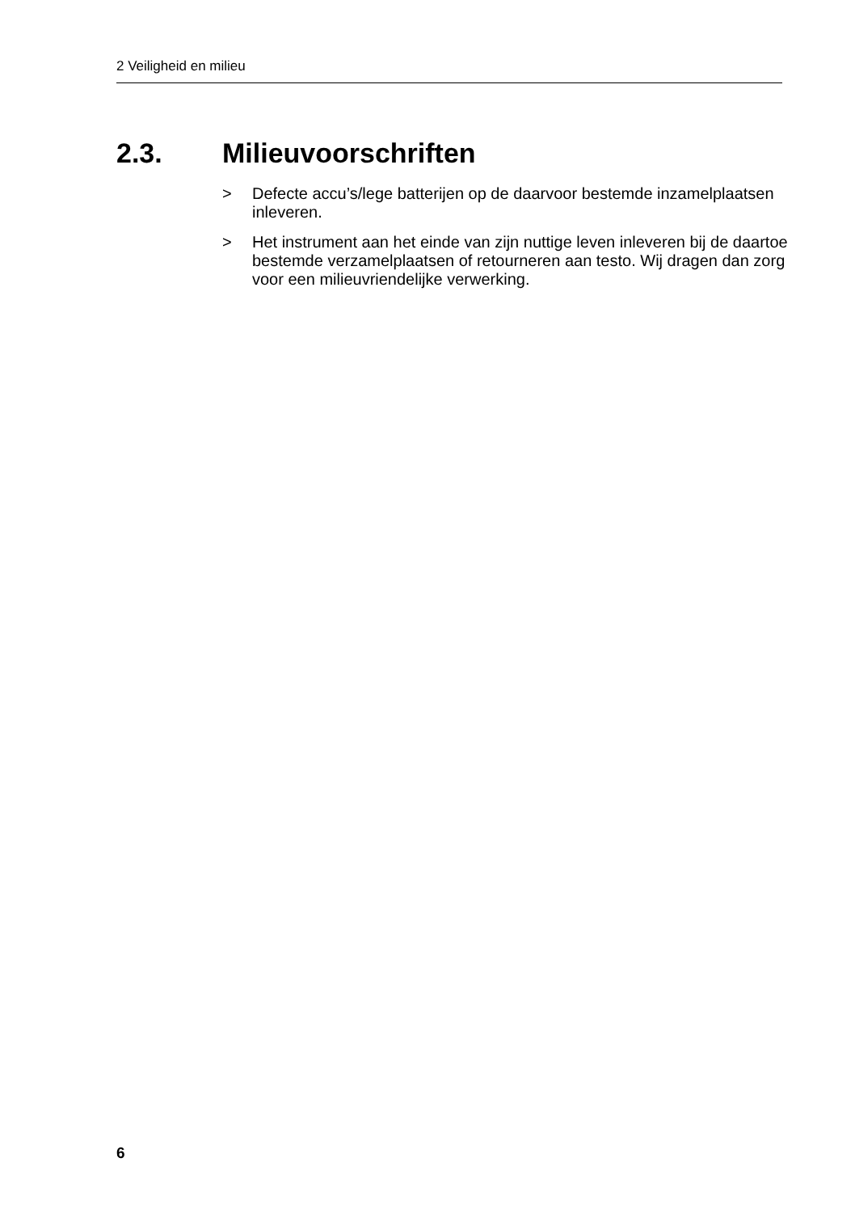2 Veiligheid en milieu
2.3. Milieuvoorschriften
> Defecte accu’s/lege batterijen op de daarvoor bestemde inzamelplaatsen inleveren.
> Het instrument aan het einde van zijn nuttige leven inleveren bij de daartoe bestemde verzamelplaatsen of retourneren aan testo. Wij dragen dan zorg voor een milieuvriendelijke verwerking.
6